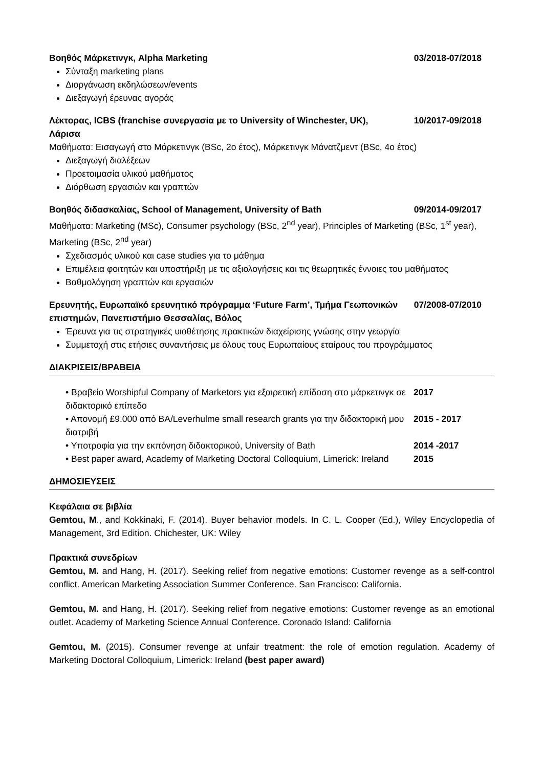Βοηθός Μάρκετινγκ, Alpha Marketing 03/2018-07/2018
Σύνταξη marketing plans
Διοργάνωση εκδηλώσεων/events
Διεξαγωγή έρευνας αγοράς
Λέκτορας, ICBS (franchise συνεργασία με το University of Winchester, UK), Λάρισα 10/2017-09/2018
Μαθήματα: Εισαγωγή στο Μάρκετινγκ (BSc, 2ο έτος), Μάρκετινγκ Μάνατζμεντ (BSc, 4ο έτος)
Διεξαγωγή διαλέξεων
Προετοιμασία υλικού μαθήματος
Διόρθωση εργασιών και γραπτών
Βοηθός διδασκαλίας, School of Management, University of Bath 09/2014-09/2017
Μαθήματα: Marketing (MSc), Consumer psychology (BSc, 2<sup>nd</sup> year), Principles of Marketing (BSc, 1<sup>st</sup> year), Marketing (BSc, 2<sup>nd</sup> year)
Σχεδιασμός υλικού και case studies για το μάθημα
Επιμέλεια φοιτητών και υποστήριξη με τις αξιολογήσεις και τις θεωρητικές έννοιες του μαθήματος
Βαθμολόγηση γραπτών και εργασιών
Ερευνητής, Ευρωπαϊκό ερευνητικό πρόγραμμα ‘Future Farm’, Τμήμα Γεωπονικών επιστημών, Πανεπιστήμιο Θεσσαλίας, Βόλος 07/2008-07/2010
Έρευνα για τις στρατηγικές υιοθέτησης πρακτικών διαχείρισης γνώσης στην γεωργία
Συμμετοχή στις ετήσιες συναντήσεις με όλους τους Ευρωπαίους εταίρους του προγράμματος
ΔΙΑΚΡΙΣΕΙΣ/ΒΡΑΒΕΙΑ
• Βραβείο Worshipful Company of Marketors για εξαιρετική επίδοση στο μάρκετινγκ σε διδακτορικό επίπεδο 2017
• Απονομή £9.000 από BA/Leverhulme small research grants για την διδακτορική μου διατριβή 2015 - 2017
• Υποτροφία για την εκπόνηση διδακτορικού, University of Bath 2014 -2017
• Best paper award, Academy of Marketing Doctoral Colloquium, Limerick: Ireland 2015
ΔΗΜΟΣΙΕΥΣΕΙΣ
Κεφάλαια σε βιβλία
Gemtou, M., and Kokkinaki, F. (2014). Buyer behavior models. In C. L. Cooper (Ed.), Wiley Encyclopedia of Management, 3rd Edition. Chichester, UK: Wiley
Πρακτικά συνεδρίων
Gemtou, M. and Hang, H. (2017). Seeking relief from negative emotions: Customer revenge as a self-control conflict. American Marketing Association Summer Conference. San Francisco: California.
Gemtou, M. and Hang, H. (2017). Seeking relief from negative emotions: Customer revenge as an emotional outlet. Academy of Marketing Science Annual Conference. Coronado Island: California
Gemtou, M. (2015). Consumer revenge at unfair treatment: the role of emotion regulation. Academy of Marketing Doctoral Colloquium, Limerick: Ireland (best paper award)